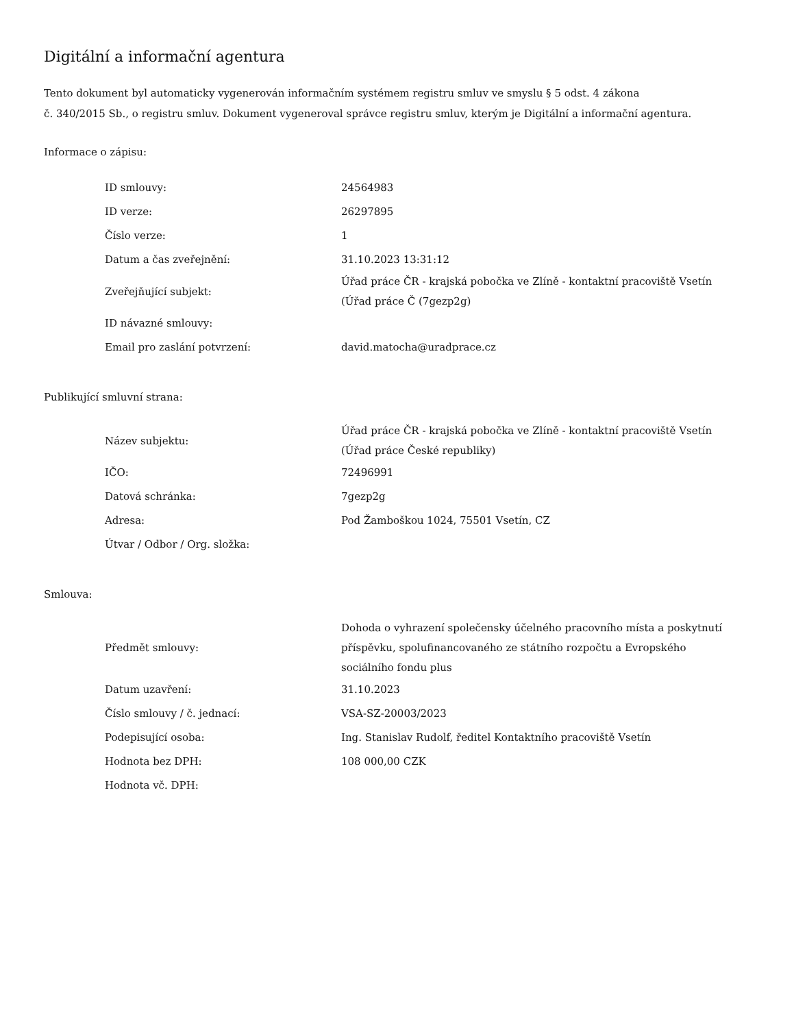Digitální a informační agentura
Tento dokument byl automaticky vygenerován informačním systémem registru smluv ve smyslu § 5 odst. 4 zákona
č. 340/2015 Sb., o registru smluv. Dokument vygeneroval správce registru smluv, kterým je Digitální a informační agentura.
Informace o zápisu:
| ID smlouvy: | 24564983 |
| ID verze: | 26297895 |
| Číslo verze: | 1 |
| Datum a čas zveřejnění: | 31.10.2023 13:31:12 |
| Zveřejňující subjekt: | Úřad práce ČR - krajská pobočka ve Zlíně - kontaktní pracoviště Vsetín (Úřad práce Č (7gezp2g) |
| ID návazné smlouvy: | |
| Email pro zaslání potvrzení: | david.matocha@uradprace.cz |
Publikující smluvní strana:
| Název subjektu: | Úřad práce ČR - krajská pobočka ve Zlíně - kontaktní pracoviště Vsetín (Úřad práce České republiky) |
| IČO: | 72496991 |
| Datová schránka: | 7gezp2g |
| Adresa: | Pod Žamboškou 1024, 75501 Vsetín, CZ |
| Útvar / Odbor / Org. složka: | |
Smlouva:
| Předmět smlouvy: | Dohoda o vyhrazení společensky účelného pracovního místa a poskytnutí příspěvku, spolufinancovaného ze státního rozpočtu a Evropského sociálního fondu plus |
| Datum uzavření: | 31.10.2023 |
| Číslo smlouvy / č. jednací: | VSA-SZ-20003/2023 |
| Podepisující osoba: | Ing. Stanislav Rudolf, ředitel Kontaktního pracoviště Vsetín |
| Hodnota bez DPH: | 108 000,00 CZK |
| Hodnota vč. DPH: | |